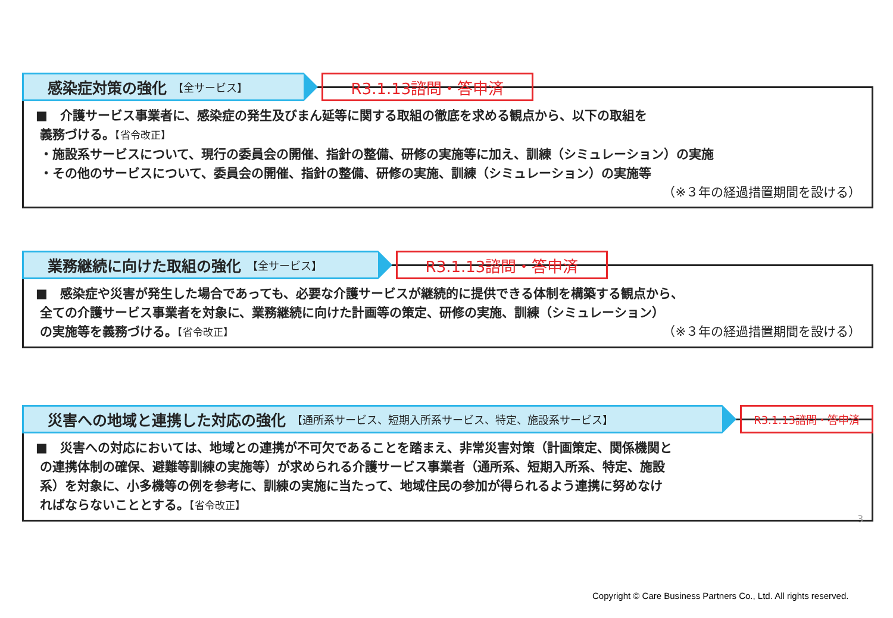感染症対策の強化 【全サービス】
R3.1.13諮問・答申済
■　介護サービス事業者に、感染症の発生及びまん延等に関する取組の徹底を求める観点から、以下の取組を
義務づける。【省令改正】
・施設系サービスについて、現行の委員会の開催、指針の整備、研修の実施等に加え、訓練（シミュレーション）の実施
・その他のサービスについて、委員会の開催、指針の整備、研修の実施、訓練（シミュレーション）の実施等
（※３年の経過措置期間を設ける）
業務継続に向けた取組の強化 【全サービス】
R3.1.13諮問・答申済
■　感染症や災害が発生した場合であっても、必要な介護サービスが継続的に提供できる体制を構築する観点から、
全ての介護サービス事業者を対象に、業務継続に向けた計画等の策定、研修の実施、訓練（シミュレーション）
の実施等を義務づける。【省令改正】 （※３年の経過措置期間を設ける）
災害への地域と連携した対応の強化 【通所系サービス、短期入所系サービス、特定、施設系サービス】 R3.1.13諮問・答申済
■　災害への対応においては、地域との連携が不可欠であることを踏まえ、非常災害対策（計画策定、関係機関と
の連携体制の確保、避難等訓練の実施等）が求められる介護サービス事業者（通所系、短期入所系、特定、施設
系）を対象に、小多機等の例を参考に、訓練の実施に当たって、地域住民の参加が得られるよう連携に努めなけ
ればならないこととする。【省令改正】
3
Copyright © Care Business Partners Co., Ltd. All rights reserved.